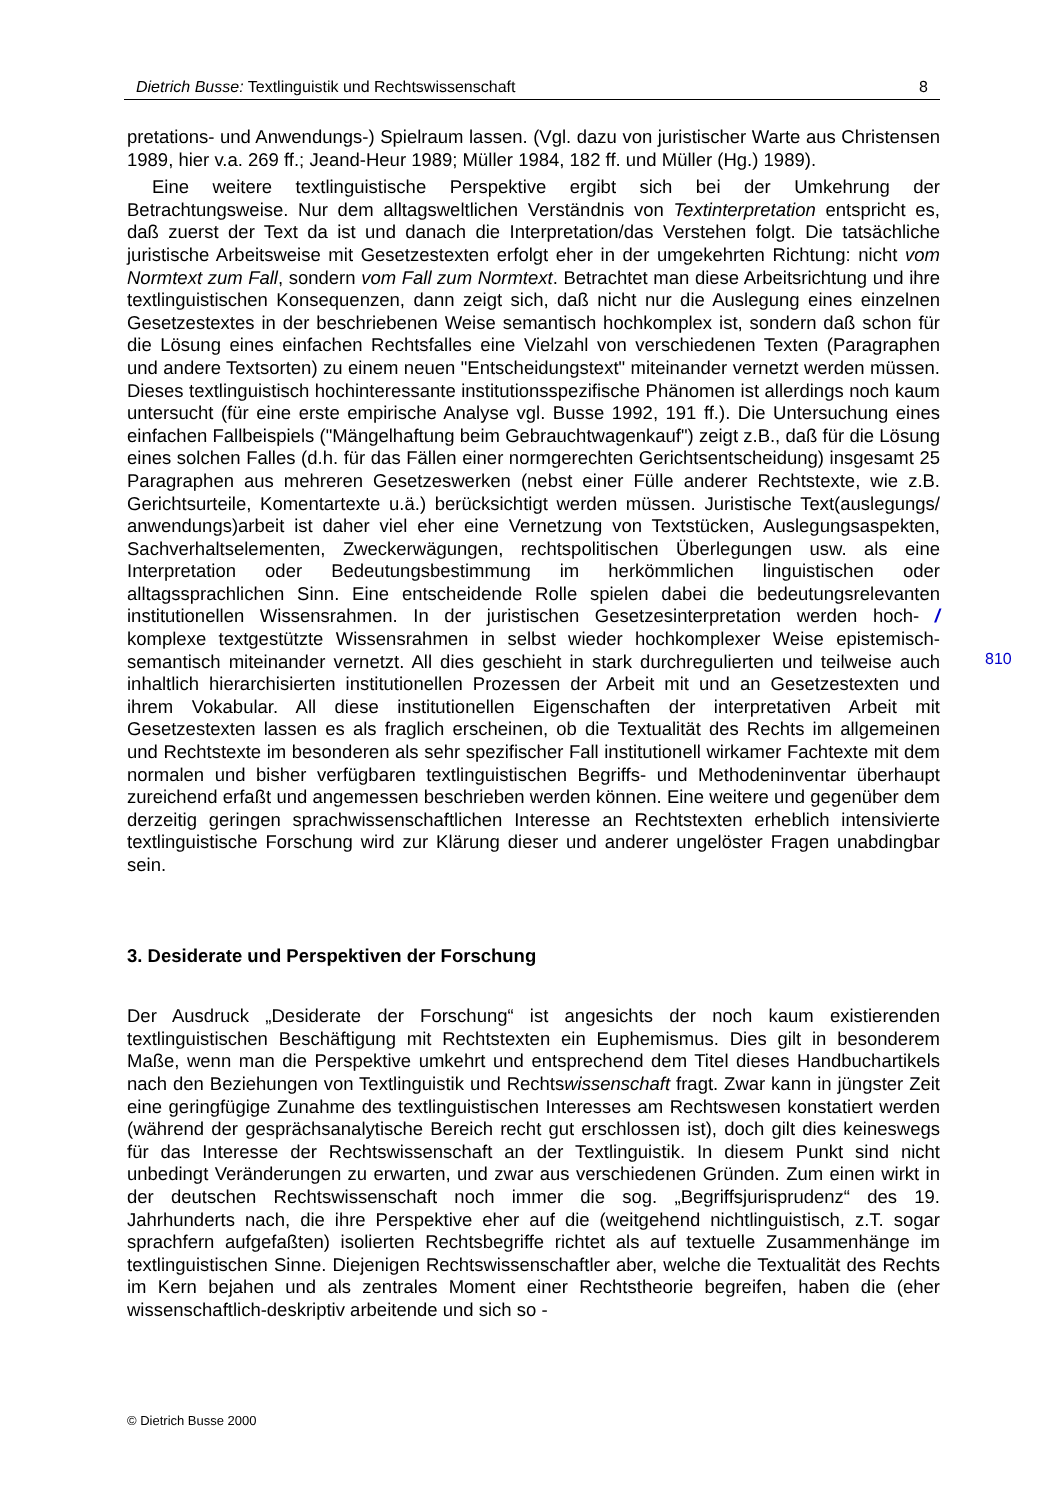Dietrich Busse: Textlinguistik und Rechtswissenschaft 8
pretations- und Anwendungs-) Spielraum lassen. (Vgl. dazu von juristischer Warte aus Christensen 1989, hier v.a. 269 ff.; Jeand-Heur 1989; Müller 1984, 182 ff. und Müller (Hg.) 1989).
Eine weitere textlinguistische Perspektive ergibt sich bei der Umkehrung der Betrachtungsweise. Nur dem alltagsweltlichen Verständnis von Textinterpretation entspricht es, daß zuerst der Text da ist und danach die Interpretation/das Verstehen folgt. Die tatsächliche juristische Arbeitsweise mit Gesetzestexten erfolgt eher in der umgekehrten Richtung: nicht vom Normtext zum Fall, sondern vom Fall zum Normtext. Betrachtet man diese Arbeitsrichtung und ihre textlinguistischen Konsequenzen, dann zeigt sich, daß nicht nur die Auslegung eines einzelnen Gesetzestextes in der beschriebenen Weise semantisch hochkomplex ist, sondern daß schon für die Lösung eines einfachen Rechtsfalles eine Vielzahl von verschiedenen Texten (Paragraphen und andere Textsorten) zu einem neuen "Entscheidungstext" miteinander vernetzt werden müssen. Dieses textlinguistisch hochinteressante institutionsspezifische Phänomen ist allerdings noch kaum untersucht (für eine erste empirische Analyse vgl. Busse 1992, 191 ff.). Die Untersuchung eines einfachen Fallbeispiels ("Mängelhaftung beim Gebrauchtwagenkauf") zeigt z.B., daß für die Lösung eines solchen Falles (d.h. für das Fällen einer normgerechten Gerichtsentscheidung) insgesamt 25 Paragraphen aus mehreren Gesetzeswerken (nebst einer Fülle anderer Rechtstexte, wie z.B. Gerichtsurteile, Komentartexte u.ä.) berücksichtigt werden müssen. Juristische Text(auslegungs/ anwendungs)arbeit ist daher viel eher eine Vernetzung von Textstücken, Auslegungsaspekten, Sachverhaltselementen, Zweckerwägungen, rechtspolitischen Überlegungen usw. als eine Interpretation oder Bedeutungsbestimmung im herkömmlichen linguistischen oder alltagssprachlichen Sinn. Eine entscheidende Rolle spielen dabei die bedeutungsrelevanten institutionellen Wissensrahmen. In der juristischen Gesetzesinterpretation werden hoch- / komplexe textgestützte Wissensrahmen in selbst wieder hochkomplexer Weise epistemisch-semantisch miteinander vernetzt. All dies geschieht in stark durchregulierten und teilweise auch inhaltlich hierarchisierten institutionellen Prozessen der Arbeit mit und an Gesetzestexten und ihrem Vokabular. All diese institutionellen Eigenschaften der interpretativen Arbeit mit Gesetzestexten lassen es als fraglich erscheinen, ob die Textualität des Rechts im allgemeinen und Rechtstexte im besonderen als sehr spezifischer Fall institutionell wirkamer Fachtexte mit dem normalen und bisher verfügbaren textlinguistischen Begriffs- und Methodeninventar überhaupt zureichend erfaßt und angemessen beschrieben werden können. Eine weitere und gegenüber dem derzeitig geringen sprachwissenschaftlichen Interesse an Rechtstexten erheblich intensivierte textlinguistische Forschung wird zur Klärung dieser und anderer ungelöster Fragen unabdingbar sein.
3. Desiderate und Perspektiven der Forschung
Der Ausdruck „Desiderate der Forschung“ ist angesichts der noch kaum existierenden textlinguistischen Beschäftigung mit Rechtstexten ein Euphemismus. Dies gilt in besonderem Maße, wenn man die Perspektive umkehrt und entsprechend dem Titel dieses Handbuchartikels nach den Beziehungen von Textlinguistik und Rechtswissenschaft fragt. Zwar kann in jüngster Zeit eine geringfügige Zunahme des textlinguistischen Interesses am Rechtswesen konstatiert werden (während der gesprächsanalytische Bereich recht gut erschlossen ist), doch gilt dies keineswegs für das Interesse der Rechtswissenschaft an der Textlinguistik. In diesem Punkt sind nicht unbedingt Veränderungen zu erwarten, und zwar aus verschiedenen Gründen. Zum einen wirkt in der deutschen Rechtswissenschaft noch immer die sog. „Begriffsjurisprudenz“ des 19. Jahrhunderts nach, die ihre Perspektive eher auf die (weitgehend nichtlinguistisch, z.T. sogar sprachfern aufgefaßten) isolierten Rechtsbegriffe richtet als auf textuelle Zusammenhänge im textlinguistischen Sinne. Diejenigen Rechtswissenschaftler aber, welche die Textualität des Rechts im Kern bejahen und als zentrales Moment einer Rechtstheorie begreifen, haben die (eher wissenschaftlich-deskriptiv arbeitende und sich so -
810
© Dietrich Busse 2000